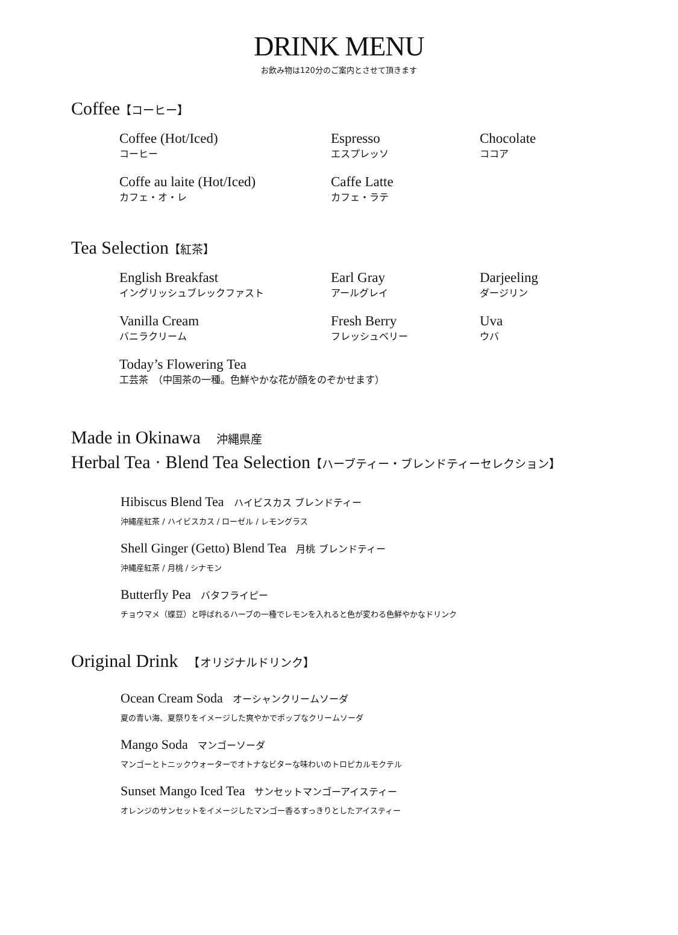DRINK MENU
お飲み物は120分のご案内とさせて頂きます
Coffee【コーヒー】
Coffee (Hot/Iced)
コーヒー
Espresso
エスプレッソ
Chocolate
ココア
Coffe au laite (Hot/Iced)
カフェ・オ・レ
Caffe Latte
カフェ・ラテ
Tea Selection【紅茶】
English Breakfast
イングリッシュブレックファスト
Earl Gray
アールグレイ
Darjeeling
ダージリン
Vanilla Cream
バニラクリーム
Fresh Berry
フレッシュベリー
Uva
ウバ
Today’s Flowering Tea
工芸茶　（中国茶の一種。色鮮やかな花が顔をのぞかせます）
Made in Okinawa 　沖縄県産
Herbal Tea · Blend Tea Selection【ハーブティー・ブレンドティーセレクション】
Hibiscus Blend Tea ハイビスカス ブレンドティー
沖縄産紅茶 / ハイビスカス / ローゼル / レモングラス
Shell Ginger (Getto) Blend Tea 月桃 ブレンドティー
沖縄産紅茶 / 月桃 / シナモン
Butterfly Pea バタフライピー
チョウマメ（蝶豆）と呼ばれるハーブの一種でレモンを入れると色が変わる色鮮やかなドリンク
Original Drink 　【オリジナルドリンク】
Ocean Cream Soda オーシャンクリームソーダ
夏の青い海、夏祭りをイメージした爽やかでポップなクリームソーダ
Mango Soda マンゴーソーダ
マンゴーとトニックウォーターでオトナなビターな味わいのトロピカルモクテル
Sunset Mango Iced Tea サンセットマンゴーアイスティー
オレンジのサンセットをイメージしたマンゴー香るすっきりとしたアイスティー